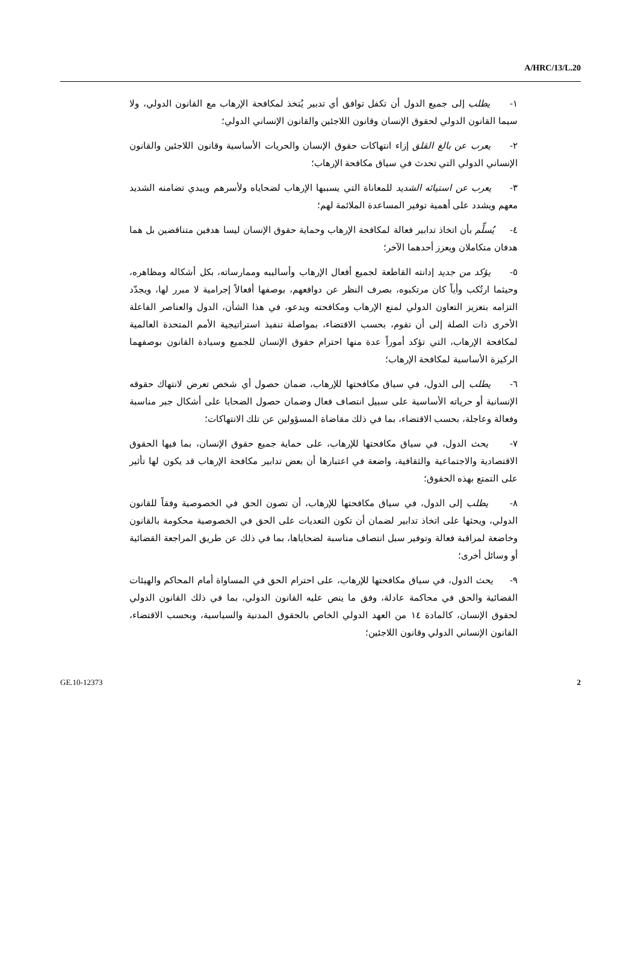A/HRC/13/L.20
١- يطلب إلى جميع الدول أن تكفل توافق أي تدبير يُتخذ لمكافحة الإرهاب مع القانون الدولي، ولا سيما القانون الدولي لحقوق الإنسان وقانون اللاجئين والقانون الإنساني الدولي؛
٢- يعرب عن بالغ القلق إزاء انتهاكات حقوق الإنسان والحريات الأساسية وقانون اللاجئين والقانون الإنساني الدولي التي تحدث في سياق مكافحة الإرهاب؛
٣- يعرب عن استيائه الشديد للمعاناة التي يسببها الإرهاب لضحاياه ولأسرهم ويبدي تضامنه الشديد معهم ويشدد على أهمية توفير المساعدة الملائمة لهم؛
٤- يُسلِّم بأن اتخاذ تدابير فعالة لمكافحة الإرهاب وحماية حقوق الإنسان ليسا هدفين متناقضين بل هما هدفان متكاملان ويعزز أحدهما الآخر؛
٥- يؤكد من جديد إدانته القاطعة لجميع أفعال الإرهاب وأساليبه وممارساته، بكل أشكاله ومظاهره، وحيثما ارتُكب وأياً كان مرتكبوه، بصرف النظر عن دوافعهم، بوصفها أفعالاً إجرامية لا مبرر لها، ويجدّد التزامه بتعزيز التعاون الدولي لمنع الإرهاب ومكافحته ويدعو، في هذا الشأن، الدول والعناصر الفاعلة الأخرى ذات الصلة إلى أن تقوم، بحسب الاقتضاء، بمواصلة تنفيذ استراتيجية الأمم المتحدة العالمية لمكافحة الإرهاب، التي تؤكد أموراً عدة منها احترام حقوق الإنسان للجميع وسيادة القانون بوصفهما الركيزة الأساسية لمكافحة الإرهاب؛
٦- يطلب إلى الدول، في سياق مكافحتها للإرهاب، ضمان حصول أي شخص تعرض لانتهاك حقوقه الإنسانية أو حرياته الأساسية على سبيل انتصاف فعال وضمان حصول الضحايا على أشكال جبر مناسبة وفعالة وعاجلة، بحسب الاقتضاء، بما في ذلك مقاضاة المسؤولين عن تلك الانتهاكات؛
٧- يحث الدول، في سياق مكافحتها للإرهاب، على حماية جميع حقوق الإنسان، بما فيها الحقوق الاقتصادية والاجتماعية والثقافية، واضعة في اعتبارها أن بعض تدابير مكافحة الإرهاب قد يكون لها تأثير على التمتع بهذه الحقوق؛
٨- يطلب إلى الدول، في سياق مكافحتها للإرهاب، أن تصون الحق في الخصوصية وفقاً للقانون الدولي، ويحثها على اتخاذ تدابير لضمان أن تكون التعديات على الحق في الخصوصية محكومة بالقانون وخاضعة لمراقبة فعالة وتوفير سبل انتصاف مناسبة لضحاياها، بما في ذلك عن طريق المراجعة القضائية أو وسائل أخرى؛
٩- يحث الدول، في سياق مكافحتها للإرهاب، على احترام الحق في المساواة أمام المحاكم والهيئات القضائية والحق في محاكمة عادلة، وفق ما ينص عليه القانون الدولي، بما في ذلك القانون الدولي لحقوق الإنسان، كالمادة ١٤ من العهد الدولي الخاص بالحقوق المدنية والسياسية، وبحسب الاقتضاء، القانون الإنساني الدولي وقانون اللاجئين؛
GE.10-12373 2